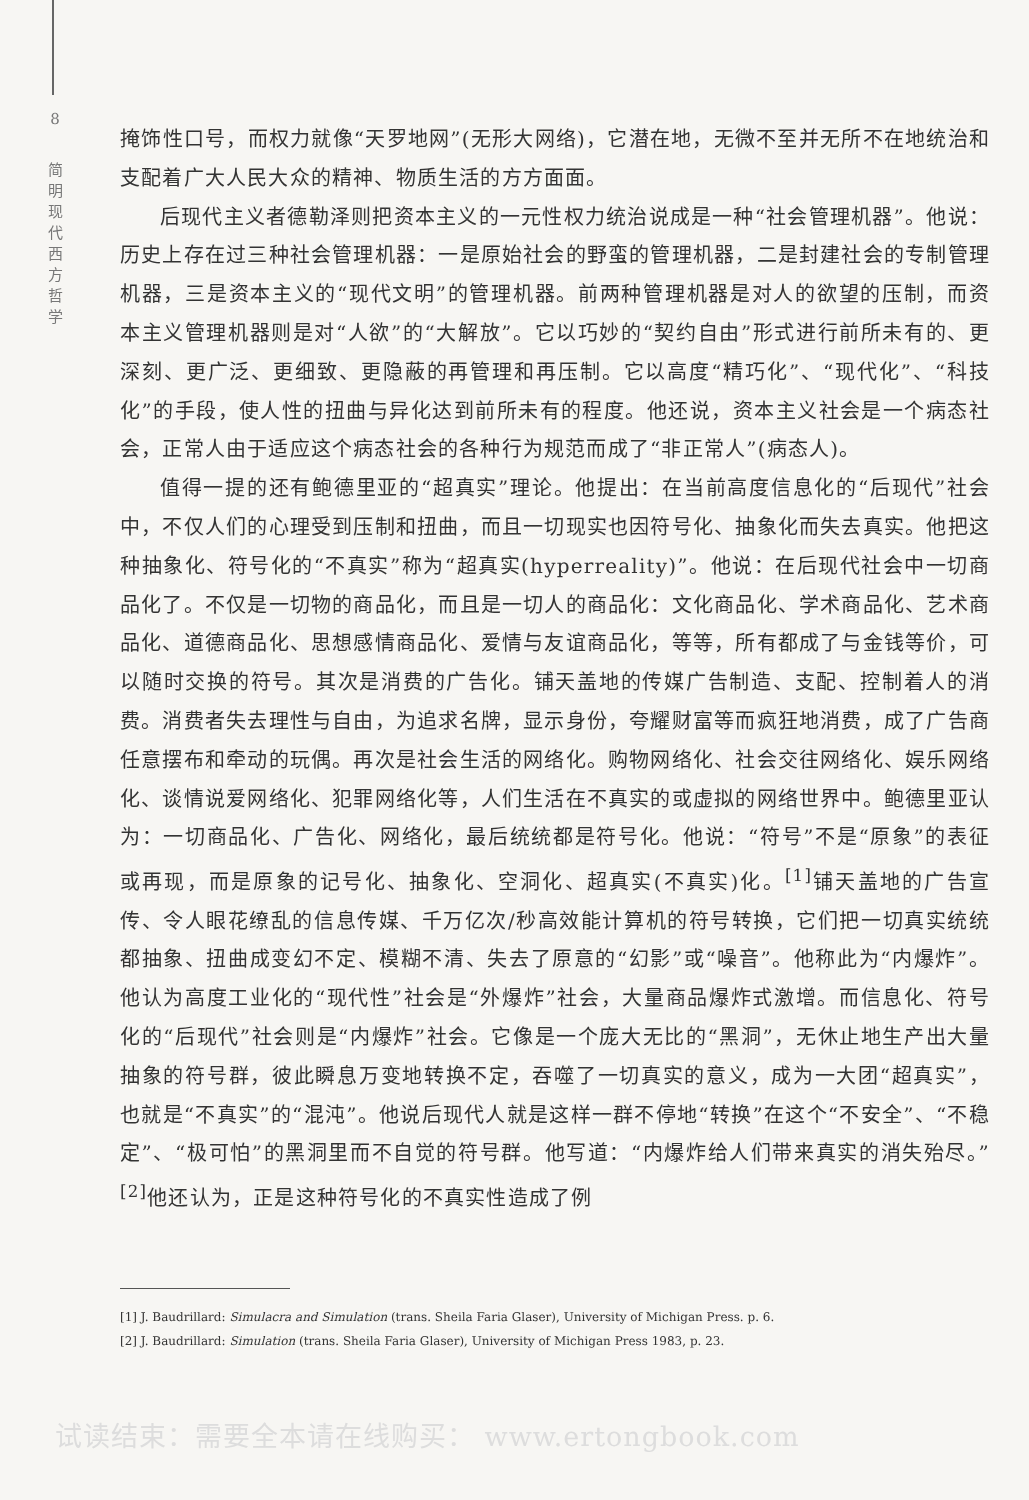8
简
明
现
代
西
方
哲
学
掩饰性口号，而权力就像“天罗地网”(无形大网络)，它潜在地，无微不至并无所不在地统治和支配着广大人民大众的精神、物质生活的方方面面。
后现代主义者德勒泽则把资本主义的一元性权力统治说成是一种“社会管理机器”。他说：历史上存在过三种社会管理机器：一是原始社会的野蛮的管理机器，二是封建社会的专制管理机器，三是资本主义的“现代文明”的管理机器。前两种管理机器是对人的欲望的压制，而资本主义管理机器则是对“人欲”的“大解放”。它以巧妙的“契约自由”形式进行前所未有的、更深刻、更广泛、更细致、更隐蔽的再管理和再压制。它以高度“精巧化”、“现代化”、“科技化”的手段，使人性的扭曲与异化达到前所未有的程度。他还说，资本主义社会是一个病态社会，正常人由于适应这个病态社会的各种行为规范而成了“非正常人”(病态人)。
值得一提的还有鲍德里亚的“超真实”理论。他提出：在当前高度信息化的“后现代”社会中，不仅人们的心理受到压制和扭曲，而且一切现实也因符号化、抽象化而失去真实。他把这种抽象化、符号化的“不真实”称为“超真实(hyperreality)”。他说：在后现代社会中一切商品化了。不仅是一切物的商品化，而且是一切人的商品化：文化商品化、学术商品化、艺术商品化、道德商品化、思想感情商品化、爱情与友谊商品化，等等，所有都成了与金钱等价，可以随时交换的符号。其次是消费的广告化。铺天盖地的传媒广告制造、支配、控制着人的消费。消费者失去理性与自由，为追求名牌，显示身份，夸耀财富等而疯狂地消费，成了广告商任意摆布和牵动的玩偶。再次是社会生活的网络化。购物网络化、社会交往网络化、娱乐网络化、谈情说爱网络化、犯罪网络化等，人们生活在不真实的或虚拟的网络世界中。鲍德里亚认为：一切商品化、广告化、网络化，最后统统都是符号化。他说：“符号”不是“原象”的表征或再现，而是原象的记号化、抽象化、空洞化、超真实(不真实)化。<sup>[1]</sup>铺天盖地的广告宣传、令人眼花缭乱的信息传媒、千万亿次/秒高效能计算机的符号转换，它们把一切真实统统都抽象、扭曲成变幻不定、模糊不清、失去了原意的“幻影”或“噪音”。他称此为“内爆炸”。他认为高度工业化的“现代性”社会是“外爆炸”社会，大量商品爆炸式激增。而信息化、符号化的“后现代”社会则是“内爆炸”社会。它像是一个庞大无比的“黑洞”，无休止地生产出大量抽象的符号群，彼此瞬息万变地转换不定，吞噬了一切真实的意义，成为一大团“超真实”，也就是“不真实”的“混沌”。他说后现代人就是这样一群不停地“转换”在这个“不安全”、“不稳定”、“极可怕”的黑洞里而不自觉的符号群。他写道：“内爆炸给人们带来真实的消失殆尽。”<sup>[2]</sup>他还认为，正是这种符号化的不真实性造成了例
[1] J. Baudrillard: Simulacra and Simulation (trans. Sheila Faria Glaser), University of Michigan Press. p. 6.
[2] J. Baudrillard: Simulation (trans. Sheila Faria Glaser), University of Michigan Press 1983, p. 23.
试读结束：需要全本请在线购买： www.ertongbook.com